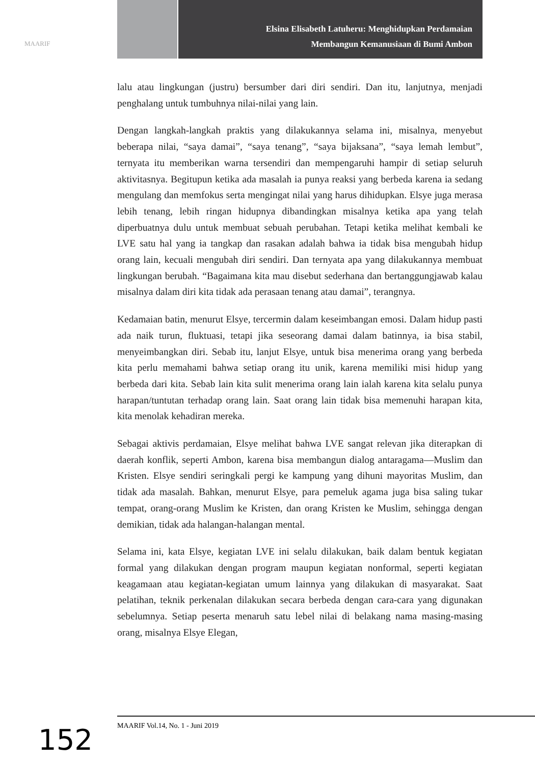MAARIF
Elsina Elisabeth Latuheru: Menghidupkan Perdamaian
Membangun Kemanusiaan di Bumi Ambon
lalu atau lingkungan (justru) bersumber dari diri sendiri. Dan itu, lanjutnya, menjadi penghalang untuk tumbuhnya nilai-nilai yang lain.
Dengan langkah-langkah praktis yang dilakukannya selama ini, misalnya, menyebut beberapa nilai, “saya damai”, “saya tenang”, “saya bijaksana”, “saya lemah lembut”, ternyata itu memberikan warna tersendiri dan mempengaruhi hampir di setiap seluruh aktivitasnya. Begitupun ketika ada masalah ia punya reaksi yang berbeda karena ia sedang mengulang dan memfokus serta mengingat nilai yang harus dihidupkan. Elsye juga merasa lebih tenang, lebih ringan hidupnya dibandingkan misalnya ketika apa yang telah diperbuatnya dulu untuk membuat sebuah perubahan. Tetapi ketika melihat kembali ke LVE satu hal yang ia tangkap dan rasakan adalah bahwa ia tidak bisa mengubah hidup orang lain, kecuali mengubah diri sendiri. Dan ternyata apa yang dilakukannya membuat lingkungan berubah. “Bagaimana kita mau disebut sederhana dan bertanggungjawab kalau misalnya dalam diri kita tidak ada perasaan tenang atau damai”, terangnya.
Kedamaian batin, menurut Elsye, tercermin dalam keseimbangan emosi. Dalam hidup pasti ada naik turun, fluktuasi, tetapi jika seseorang damai dalam batinnya, ia bisa stabil, menyeimbangkan diri. Sebab itu, lanjut Elsye, untuk bisa menerima orang yang berbeda kita perlu memahami bahwa setiap orang itu unik, karena memiliki misi hidup yang berbeda dari kita. Sebab lain kita sulit menerima orang lain ialah karena kita selalu punya harapan/tuntutan terhadap orang lain. Saat orang lain tidak bisa memenuhi harapan kita, kita menolak kehadiran mereka.
Sebagai aktivis perdamaian, Elsye melihat bahwa LVE sangat relevan jika diterapkan di daerah konflik, seperti Ambon, karena bisa membangun dialog antaragama—Muslim dan Kristen. Elsye sendiri seringkali pergi ke kampung yang dihuni mayoritas Muslim, dan tidak ada masalah. Bahkan, menurut Elsye, para pemeluk agama juga bisa saling tukar tempat, orang-orang Muslim ke Kristen, dan orang Kristen ke Muslim, sehingga dengan demikian, tidak ada halangan-halangan mental.
Selama ini, kata Elsye, kegiatan LVE ini selalu dilakukan, baik dalam bentuk kegiatan formal yang dilakukan dengan program maupun kegiatan nonformal, seperti kegiatan keagamaan atau kegiatan-kegiatan umum lainnya yang dilakukan di masyarakat. Saat pelatihan, teknik perkenalan dilakukan secara berbeda dengan cara-cara yang digunakan sebelumnya. Setiap peserta menaruh satu lebel nilai di belakang nama masing-masing orang, misalnya Elsye Elegan,
MAARIF Vol.14, No. 1 - Juni 2019
152